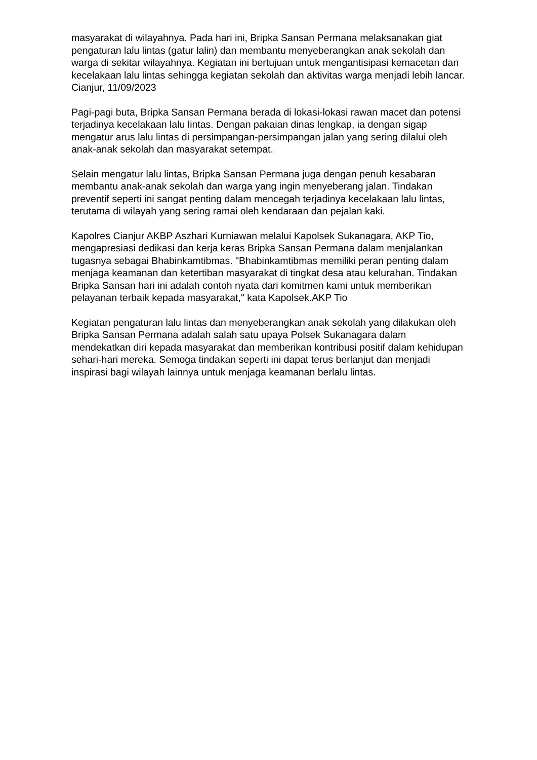masyarakat di wilayahnya. Pada hari ini, Bripka Sansan Permana melaksanakan giat pengaturan lalu lintas (gatur lalin) dan membantu menyeberangkan anak sekolah dan warga di sekitar wilayahnya. Kegiatan ini bertujuan untuk mengantisipasi kemacetan dan kecelakaan lalu lintas sehingga kegiatan sekolah dan aktivitas warga menjadi lebih lancar. Cianjur, 11/09/2023
Pagi-pagi buta, Bripka Sansan Permana berada di lokasi-lokasi rawan macet dan potensi terjadinya kecelakaan lalu lintas. Dengan pakaian dinas lengkap, ia dengan sigap mengatur arus lalu lintas di persimpangan-persimpangan jalan yang sering dilalui oleh anak-anak sekolah dan masyarakat setempat.
Selain mengatur lalu lintas, Bripka Sansan Permana juga dengan penuh kesabaran membantu anak-anak sekolah dan warga yang ingin menyeberang jalan. Tindakan preventif seperti ini sangat penting dalam mencegah terjadinya kecelakaan lalu lintas, terutama di wilayah yang sering ramai oleh kendaraan dan pejalan kaki.
Kapolres Cianjur AKBP Aszhari Kurniawan melalui Kapolsek Sukanagara, AKP Tio, mengapresiasi dedikasi dan kerja keras Bripka Sansan Permana dalam menjalankan tugasnya sebagai Bhabinkamtibmas. "Bhabinkamtibmas memiliki peran penting dalam menjaga keamanan dan ketertiban masyarakat di tingkat desa atau kelurahan. Tindakan Bripka Sansan hari ini adalah contoh nyata dari komitmen kami untuk memberikan pelayanan terbaik kepada masyarakat," kata Kapolsek.AKP Tio
Kegiatan pengaturan lalu lintas dan menyeberangkan anak sekolah yang dilakukan oleh Bripka Sansan Permana adalah salah satu upaya Polsek Sukanagara dalam mendekatkan diri kepada masyarakat dan memberikan kontribusi positif dalam kehidupan sehari-hari mereka. Semoga tindakan seperti ini dapat terus berlanjut dan menjadi inspirasi bagi wilayah lainnya untuk menjaga keamanan berlalu lintas.